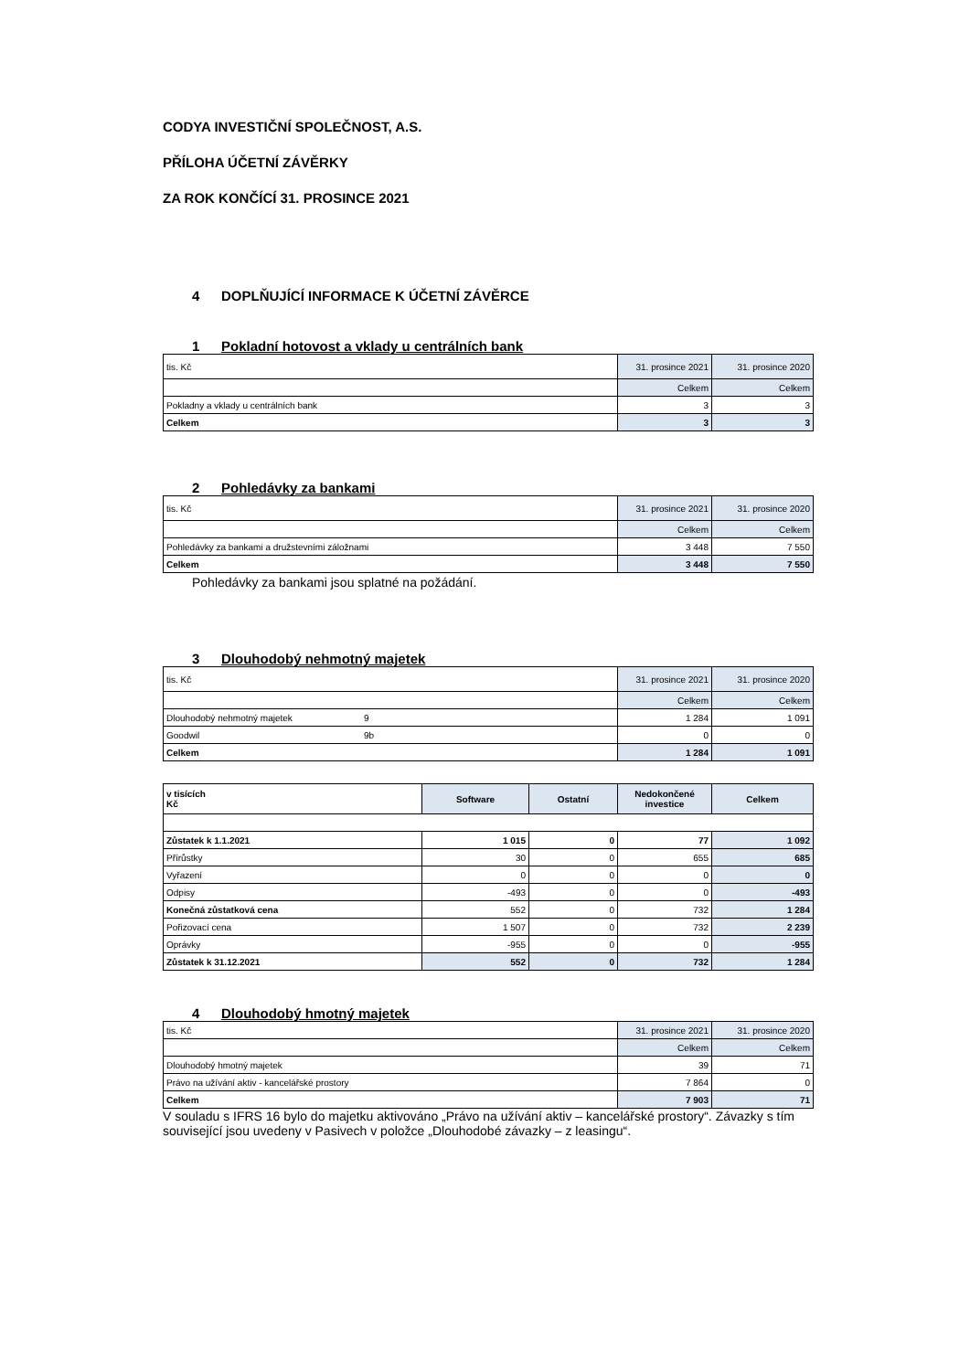CODYA INVESTIČNÍ SPOLEČNOST, A.S.
PŘÍLOHA ÚČETNÍ ZÁVĚRKY
ZA ROK KONČÍCÍ 31. PROSINCE 2021
4 DOPLŇUJÍCÍ INFORMACE K ÚČETNÍ ZÁVĚRCE
1 Pokladní hotovost a vklady u centrálních bank
| tis. Kč | 31. prosince 2021 | 31. prosince 2020 |
| | Celkem | Celkem |
| Pokladny a vklady u centrálních bank | 3 | 3 |
| Celkem | 3 | 3 |
2 Pohledávky za bankami
| tis. Kč | 31. prosince 2021 | 31. prosince 2020 |
| | Celkem | Celkem |
| Pohledávky za bankami a družstevními záložnami | 3 448 | 7 550 |
| Celkem | 3 448 | 7 550 |
Pohledávky za bankami jsou splatné na požádání.
3 Dlouhodobý nehmotný majetek
| tis. Kč | | 31. prosince 2021 | 31. prosince 2020 |
| | | Celkem | Celkem |
| Dlouhodobý nehmotný majetek | 9 | 1 284 | 1 091 |
| Goodwil | 9b | 0 | 0 |
| Celkem | | 1 284 | 1 091 |
| v tisících Kč | Software | Ostatní | Nedokončené investice | Celkem |
| Zůstatek k 1.1.2021 | 1 015 | 0 | 77 | 1 092 |
| Přírůstky | 30 | 0 | 655 | 685 |
| Vyřazení | 0 | 0 | 0 | 0 |
| Odpisy | -493 | 0 | 0 | -493 |
| Konečná zůstatková cena | 552 | 0 | 732 | 1 284 |
| Pořizovací cena | 1 507 | 0 | 732 | 2 239 |
| Oprávky | -955 | 0 | 0 | -955 |
| Zůstatek k 31.12.2021 | 552 | 0 | 732 | 1 284 |
4 Dlouhodobý hmotný majetek
| tis. Kč | 31. prosince 2021 | 31. prosince 2020 |
| | Celkem | Celkem |
| Dlouhodobý hmotný majetek | 39 | 71 |
| Právo na užívání aktiv - kancelářské prostory | 7 864 | 0 |
| Celkem | 7 903 | 71 |
V souladu s IFRS 16 bylo do majetku aktivováno „Právo na užívání aktiv – kancelářské prostory“. Závazky s tím související jsou uvedeny v Pasivech v položce „Dlouhodobé závazky – z leasingu“.